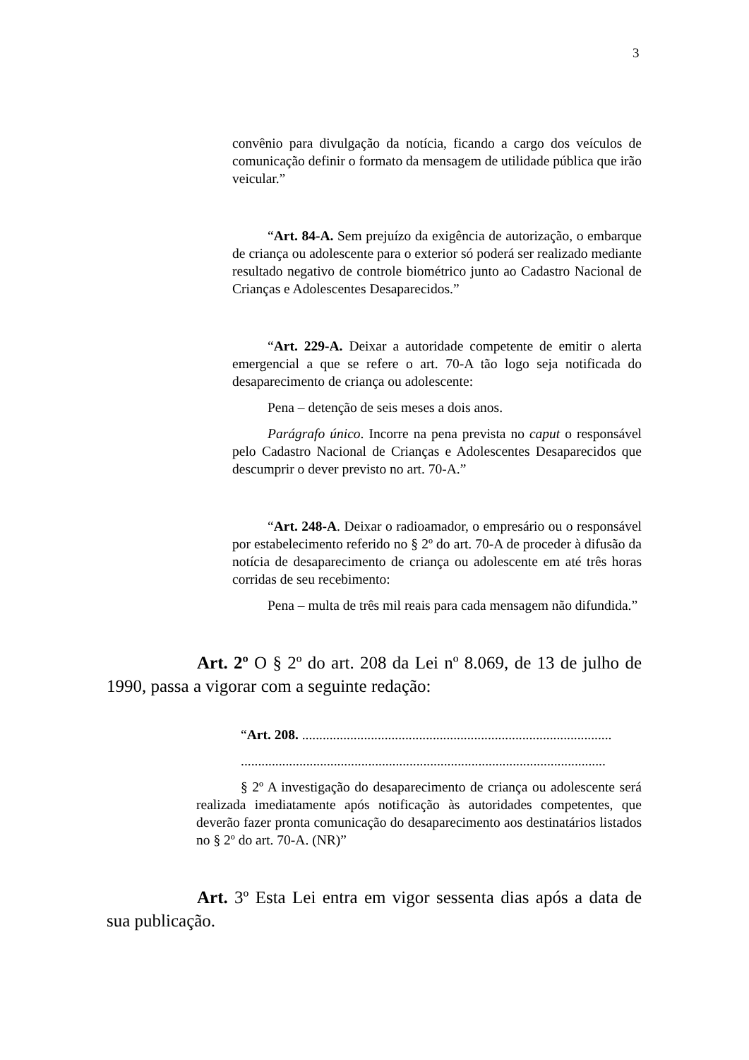3
convênio para divulgação da notícia, ficando a cargo dos veículos de comunicação definir o formato da mensagem de utilidade pública que irão veicular.”
“Art. 84-A. Sem prejuízo da exigência de autorização, o embarque de criança ou adolescente para o exterior só poderá ser realizado mediante resultado negativo de controle biométrico junto ao Cadastro Nacional de Crianças e Adolescentes Desaparecidos.”
“Art. 229-A. Deixar a autoridade competente de emitir o alerta emergencial a que se refere o art. 70-A tão logo seja notificada do desaparecimento de criança ou adolescente:
Pena – detenção de seis meses a dois anos.
Parágrafo único. Incorre na pena prevista no caput o responsável pelo Cadastro Nacional de Crianças e Adolescentes Desaparecidos que descumprir o dever previsto no art. 70-A.”
“Art. 248-A. Deixar o radioamador, o empresário ou o responsável por estabelecimento referido no § 2º do art. 70-A de proceder à difusão da notícia de desaparecimento de criança ou adolescente em até três horas corridas de seu recebimento:
Pena – multa de três mil reais para cada mensagem não difundida.”
Art. 2º O § 2º do art. 208 da Lei nº 8.069, de 13 de julho de 1990, passa a vigorar com a seguinte redação:
“Art. 208. ..........................................................................................
..........................................................................................................
§ 2º A investigação do desaparecimento de criança ou adolescente será realizada imediatamente após notificação às autoridades competentes, que deverão fazer pronta comunicação do desaparecimento aos destinatários listados no § 2º do art. 70-A. (NR)”
Art. 3º Esta Lei entra em vigor sessenta dias após a data de sua publicação.